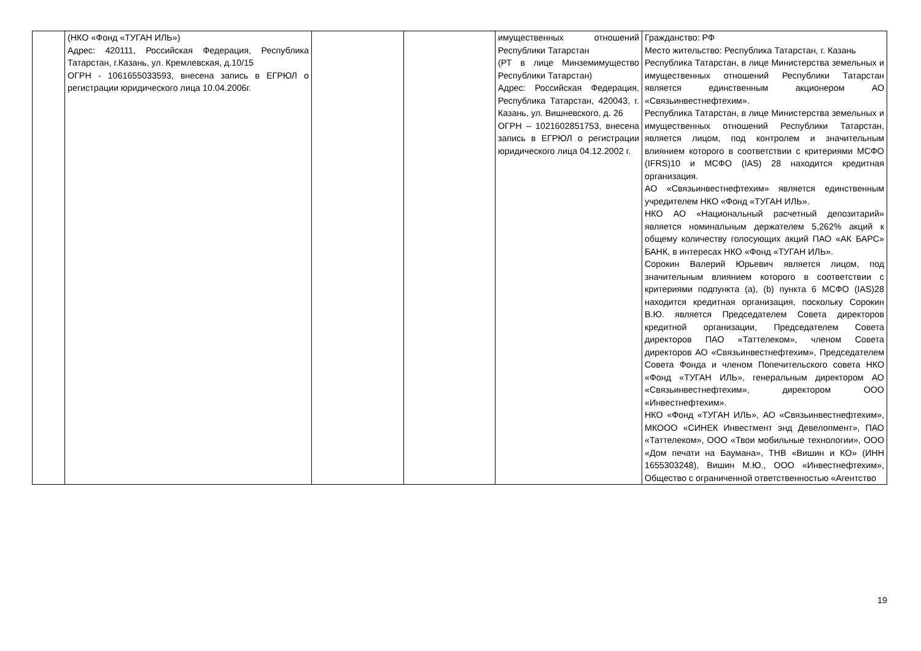| | (НКО «Фонд «ТУГАН ИЛЬ») Адрес: 420111, Российская Федерация, Республика Татарстан, г.Казань, ул. Кремлевская, д.10/15 ОГРН - 1061655033593, внесена запись в ЕГРЮЛ о регистрации юридического лица 10.04.2006г. | | | имущественных отношений Республики Татарстан (РТ в лице Минземимущество Республики Татарстан) Адрес: Российская Федерация, Республика Татарстан, 420043, г. Казань, ул. Вишневского, д. 26 ОГРН – 1021602851753, внесена запись в ЕГРЮЛ о регистрации юридического лица 04.12.2002 г. | Гражданство: РФ Место жительство: Республика Татарстан, г. Казань Республика Татарстан, в лице Министерства земельных и имущественных отношений Республики Татарстан является единственным акционером АО «Связьинвестнефтехим». Республика Татарстан, в лице Министерства земельных и имущественных отношений Республики Татарстан, является лицом, под контролем и значительным влиянием которого в соответствии с критериями МСФО (IFRS)10 и МСФО (IAS) 28 находится кредитная организация. АО «Связьинвестнефтехим» является единственным учредителем НКО «Фонд «ТУГАН ИЛЬ». НКО АО «Национальный расчетный депозитарий» является номинальным держателем 5,262% акций к общему количеству голосующих акций ПАО «АК БАРС» БАНК, в интересах НКО «Фонд «ТУГАН ИЛЬ». Сорокин Валерий Юрьевич является лицом, под значительным влиянием которого в соответствии с критериями подпункта (а), (b) пункта 6 МСФО (IAS)28 находится кредитная организация, поскольку Сорокин В.Ю. является Председателем Совета директоров кредитной организации, Председателем Совета директоров ПАО «Таттелеком», членом Совета директоров АО «Связьинвестнефтехим», Председателем Совета Фонда и членом Попечительского совета НКО «Фонд «ТУГАН ИЛЬ», генеральным директором АО «Связьинвестнефтехим», директором ООО «Инвестнефтехим». НКО «Фонд «ТУГАН ИЛЬ», АО «Связьинвестнефтехим», МКООО «СИНЕК Инвестмент энд Девелопмент», ПАО «Таттелеком», ООО «Твои мобильные технологии», ООО «Дом печати на Баумана», ТНВ «Вишин и КО» (ИНН 1655303248), Вишин М.Ю., ООО «Инвестнефтехим», Общество с ограниченной ответственностью «Агентство |
19